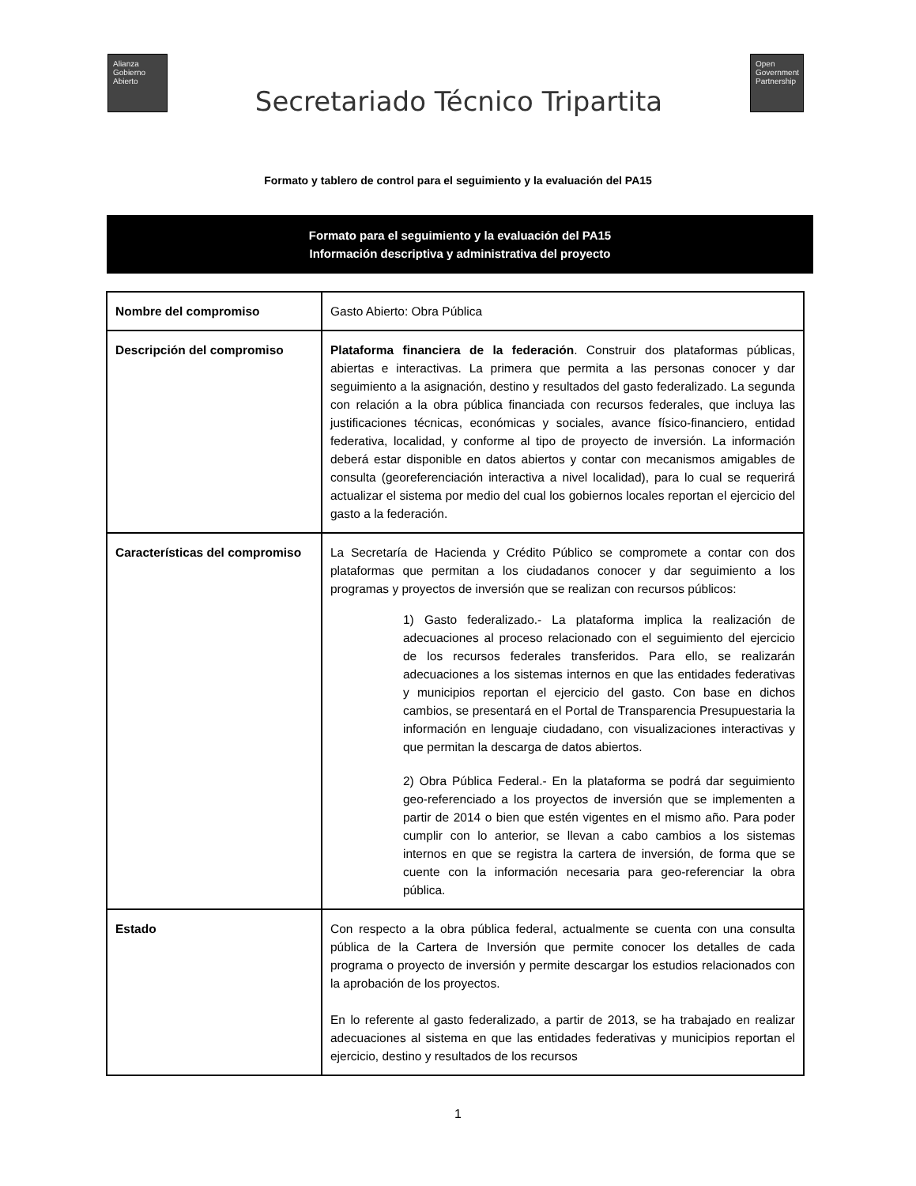Alianza
Gobierno
Abierto
Secretariado Técnico Tripartita
Open
Government
Partnership
Formato y tablero de control para el seguimiento y la evaluación del PA15
Formato para el seguimiento y la evaluación del PA15
Información descriptiva y administrativa del proyecto
| Nombre del compromiso | Gasto Abierto: Obra Pública |
| Descripción del compromiso | Plataforma financiera de la federación . Construir dos plataformas públicas, abiertas e interactivas. La primera que permita a las personas conocer y dar seguimiento a la asignación, destino y resultados del gasto federalizado. La segunda con relación a la obra pública financiada con recursos federales, que incluya las justificaciones técnicas, económicas y sociales, avance físico-financiero, entidad federativa, localidad, y conforme al tipo de proyecto de inversión. La información deberá estar disponible en datos abiertos y contar con mecanismos amigables de consulta (georeferenciación interactiva a nivel localidad), para lo cual se requerirá actualizar el sistema por medio del cual los gobiernos locales reportan el ejercicio del gasto a la federación. |
| Características del compromiso | La Secretaría de Hacienda y Crédito Público se compromete a contar con dos plataformas que permitan a los ciudadanos conocer y dar seguimiento a los programas y proyectos de inversión que se realizan con recursos públicos: 1) Gasto federalizado.- La plataforma implica la realización de adecuaciones al proceso relacionado con el seguimiento del ejercicio de los recursos federales transferidos. Para ello, se realizarán adecuaciones a los sistemas internos en que las entidades federativas y municipios reportan el ejercicio del gasto. Con base en dichos cambios, se presentará en el Portal de Transparencia Presupuestaria la información en lenguaje ciudadano, con visualizaciones interactivas y que permitan la descarga de datos abiertos. 2) Obra Pública Federal.- En la plataforma se podrá dar seguimiento geo-referenciado a los proyectos de inversión que se implementen a partir de 2014 o bien que estén vigentes en el mismo año. Para poder cumplir con lo anterior, se llevan a cabo cambios a los sistemas internos en que se registra la cartera de inversión, de forma que se cuente con la información necesaria para geo-referenciar la obra pública. |
| Estado | Con respecto a la obra pública federal, actualmente se cuenta con una consulta pública de la Cartera de Inversión que permite conocer los detalles de cada programa o proyecto de inversión y permite descargar los estudios relacionados con la aprobación de los proyectos. En lo referente al gasto federalizado, a partir de 2013, se ha trabajado en realizar adecuaciones al sistema en que las entidades federativas y municipios reportan el ejercicio, destino y resultados de los recursos |
1